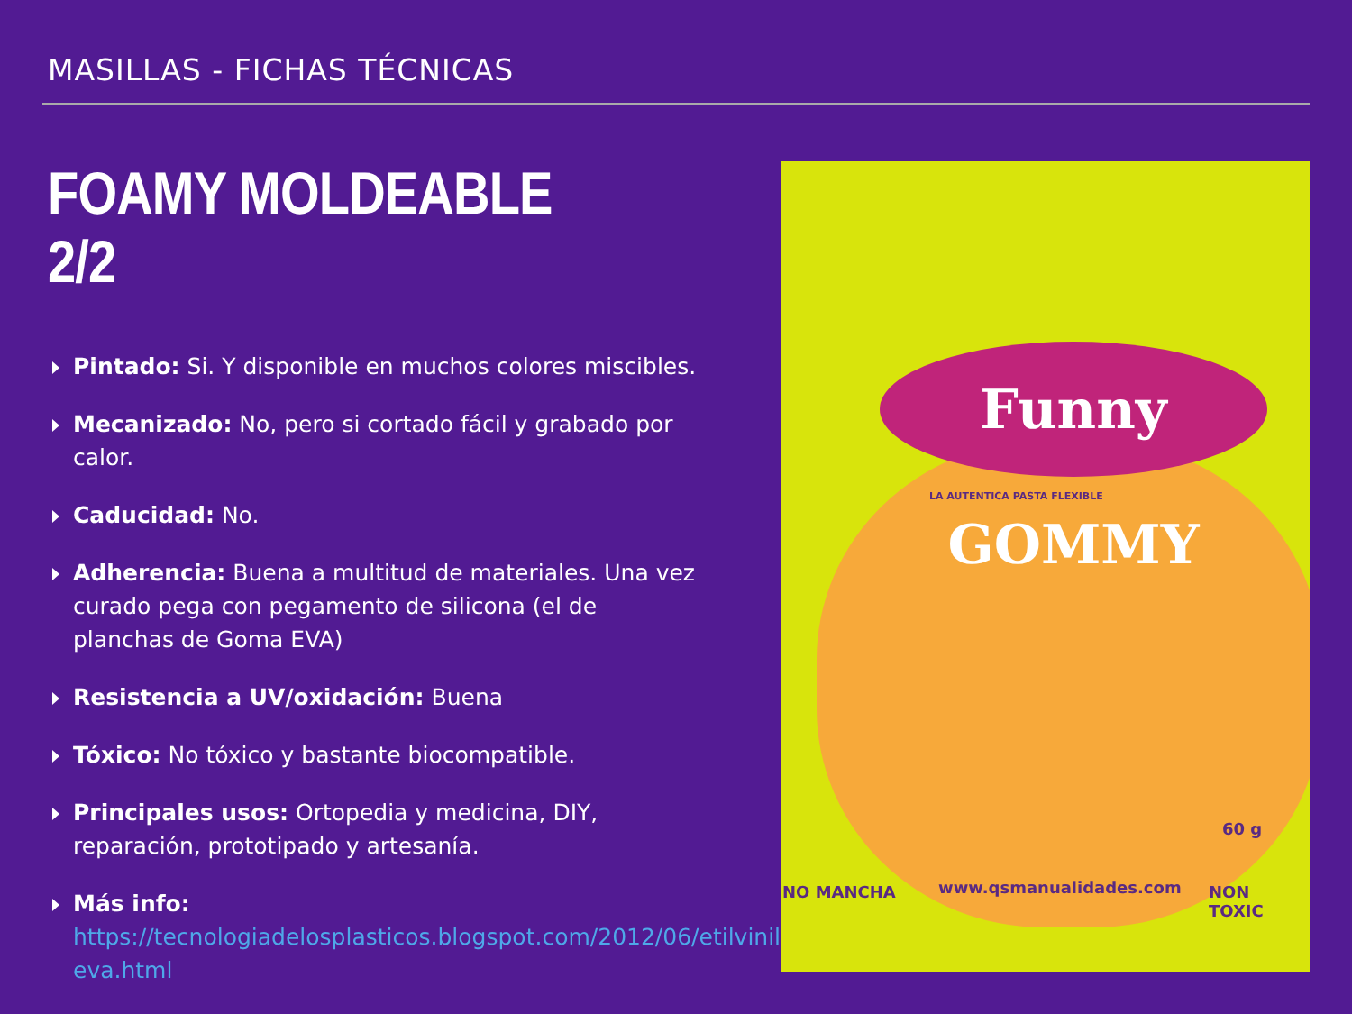MASILLAS - FICHAS TÉCNICAS
FOAMY MOLDEABLE 2/2
Pintado: Si. Y disponible en muchos colores miscibles.
Mecanizado: No, pero si cortado fácil y grabado por calor.
Caducidad: No.
Adherencia: Buena a multitud de materiales. Una vez curado pega con pegamento de silicona (el de planchas de Goma EVA)
Resistencia a UV/oxidación: Buena
Tóxico: No tóxico y bastante biocompatible.
Principales usos: Ortopedia y medicina, DIY, reparación, prototipado y artesanía.
Más info: https://tecnologiadelosplasticos.blogspot.com/2012/06/etilvinilacetato-eva.html
Funny GOMMY
LA AUTENTICA PASTA FLEXIBLE
NO MANCHA www.qsmanualidades.com
60 g
NON TOXIC